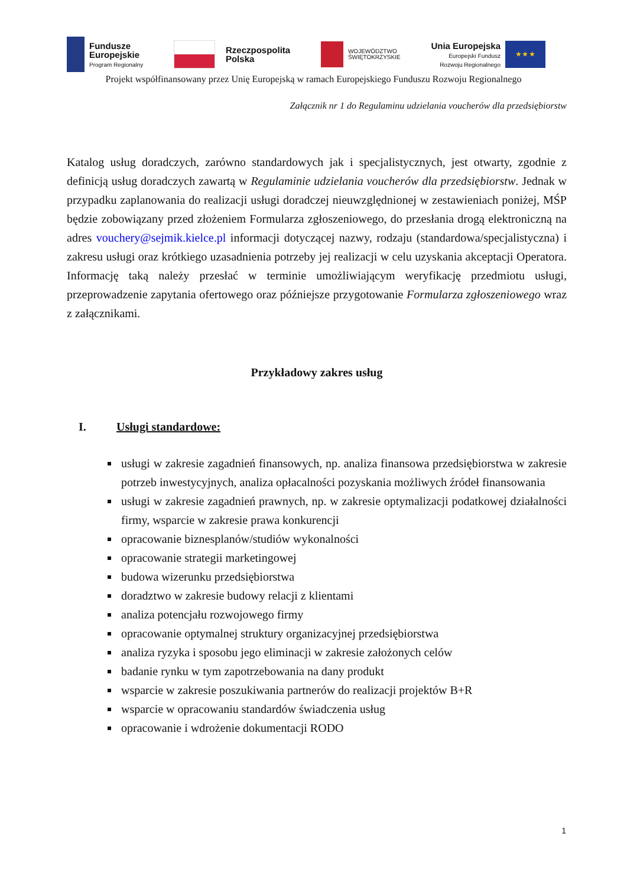Fundusze
Europejskie
Program Regionalny
Rzeczpospolita
Polska
WOJEWÓDZTWO
ŚWIĘTOKRZYSKIE
Unia Europejska
Europejski Fundusz
Rozwoju Regionalnego
★ ★ ★
Projekt współfinansowany przez Unię Europejską w ramach Europejskiego Funduszu Rozwoju Regionalnego
Załącznik nr 1 do Regulaminu udzielania voucherów dla przedsiębiorstw
Katalog usług doradczych, zarówno standardowych jak i specjalistycznych, jest otwarty, zgodnie z definicją usług doradczych zawartą w Regulaminie udzielania voucherów dla przedsiębiorstw. Jednak w przypadku zaplanowania do realizacji usługi doradczej nieuwzględnionej w zestawieniach poniżej, MŚP będzie zobowiązany przed złożeniem Formularza zgłoszeniowego, do przesłania drogą elektroniczną na adres vouchery@sejmik.kielce.pl informacji dotyczącej nazwy, rodzaju (standardowa/specjalistyczna) i zakresu usługi oraz krótkiego uzasadnienia potrzeby jej realizacji w celu uzyskania akceptacji Operatora. Informację taką należy przesłać w terminie umożliwiającym weryfikację przedmiotu usługi, przeprowadzenie zapytania ofertowego oraz późniejsze przygotowanie Formularza zgłoszeniowego wraz z załącznikami.
Przykładowy zakres usług
I. Usługi standardowe:
usługi w zakresie zagadnień finansowych, np. analiza finansowa przedsiębiorstwa w zakresie potrzeb inwestycyjnych, analiza opłacalności pozyskania możliwych źródeł finansowania
usługi w zakresie zagadnień prawnych, np. w zakresie optymalizacji podatkowej działalności firmy, wsparcie w zakresie prawa konkurencji
opracowanie biznesplanów/studiów wykonalności
opracowanie strategii marketingowej
budowa wizerunku przedsiębiorstwa
doradztwo w zakresie budowy relacji z klientami
analiza potencjału rozwojowego firmy
opracowanie optymalnej struktury organizacyjnej przedsiębiorstwa
analiza ryzyka i sposobu jego eliminacji w zakresie założonych celów
badanie rynku w tym zapotrzebowania na dany produkt
wsparcie w zakresie poszukiwania partnerów do realizacji projektów B+R
wsparcie w opracowaniu standardów świadczenia usług
opracowanie i wdrożenie dokumentacji RODO
1